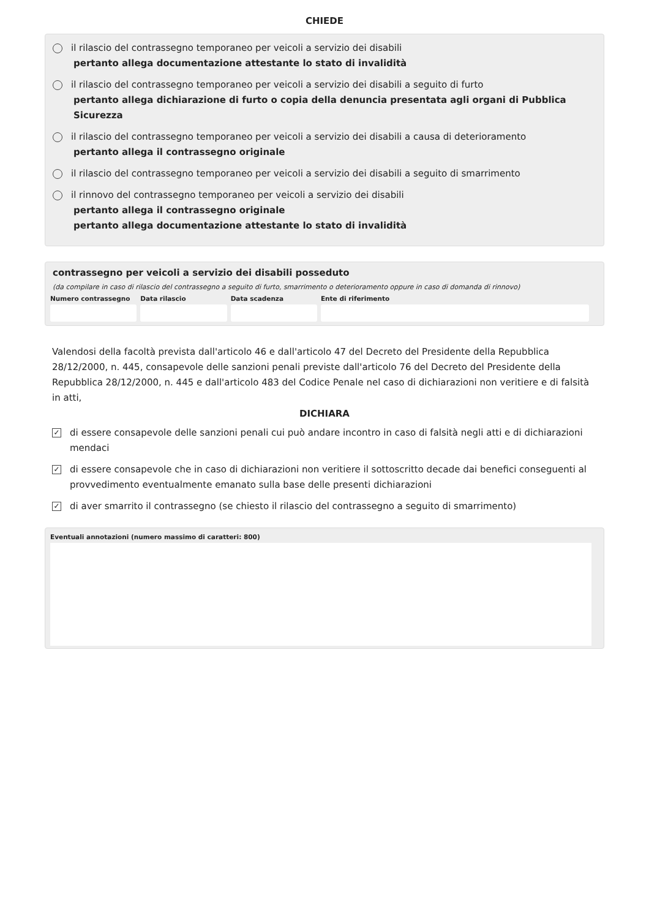CHIEDE
il rilascio del contrassegno temporaneo per veicoli a servizio dei disabili
pertanto allega documentazione attestante lo stato di invalidità
il rilascio del contrassegno temporaneo per veicoli a servizio dei disabili a seguito di furto
pertanto allega dichiarazione di furto o copia della denuncia presentata agli organi di Pubblica Sicurezza
il rilascio del contrassegno temporaneo per veicoli a servizio dei disabili a causa di deterioramento
pertanto allega il contrassegno originale
il rilascio del contrassegno temporaneo per veicoli a servizio dei disabili a seguito di smarrimento
il rinnovo del contrassegno temporaneo per veicoli a servizio dei disabili
pertanto allega il contrassegno originale
pertanto allega documentazione attestante lo stato di invalidità
contrassegno per veicoli a servizio dei disabili posseduto
(da compilare in caso di rilascio del contrassegno a seguito di furto, smarrimento o deterioramento oppure in caso di domanda di rinnovo)
Numero contrassegno Data rilascio Data scadenza Ente di riferimento
Valendosi della facoltà prevista dall'articolo 46 e dall'articolo 47 del Decreto del Presidente della Repubblica 28/12/2000, n. 445, consapevole delle sanzioni penali previste dall'articolo 76 del Decreto del Presidente della Repubblica 28/12/2000, n. 445 e dall'articolo 483 del Codice Penale nel caso di dichiarazioni non veritiere e di falsità in atti,
DICHIARA
✓
di essere consapevole delle sanzioni penali cui può andare incontro in caso di falsità negli atti e di dichiarazioni mendaci
✓
di essere consapevole che in caso di dichiarazioni non veritiere il sottoscritto decade dai benefici conseguenti al provvedimento eventualmente emanato sulla base delle presenti dichiarazioni
✓
di aver smarrito il contrassegno (se chiesto il rilascio del contrassegno a seguito di smarrimento)
Eventuali annotazioni (numero massimo di caratteri: 800)